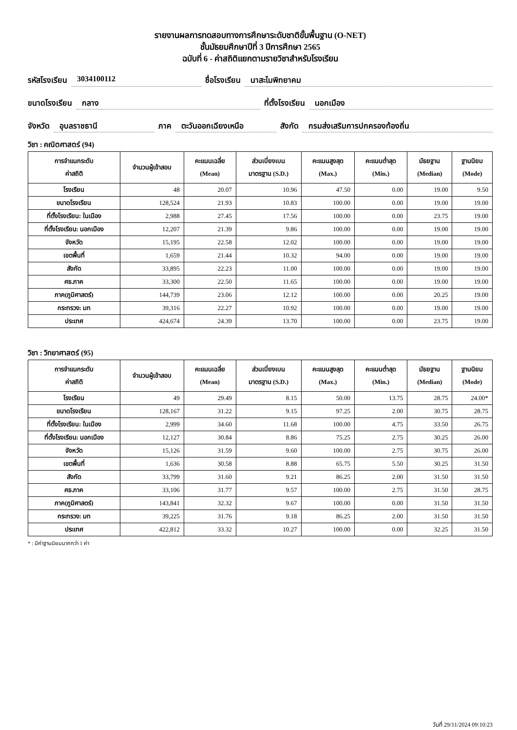รายงานผลการทดสอบทางการศึกษาระดับชาติขั้นพื้นฐาน (O-NET)
ชั้นมัธยมศึกษาปีที่ 3 ปีการศึกษา 2565
ฉบับที่ 6 - ค่าสถิติแยกตามรายวิชาสำหรับโรงเรียน
รหัสโรงเรียน 3034100112 ชื่อโรงเรียน นาสะไมพิทยาคม
ขนาดโรงเรียน กลาง ที่ตั้งโรงเรียน นอกเมือง
จังหวัด อุบลราชธานี ภาค ตะวันออกเฉียงเหนือ สังกัด กรมส่งเสริมการปกครองท้องถิ่น
วิชา : คณิตศาสตร์ (94)
| การจำแนกระดับ ค่าสถิติ | จำนวนผู้เข้าสอบ | คะแนนเฉลี่ย (Mean) | ส่วนเบี่ยงเบน มาตรฐาน (S.D.) | คะแนนสูงสุด (Max.) | คะแนนต่ำสุด (Min.) | มัธยฐาน (Median) | ฐานนิยม (Mode) |
| --- | --- | --- | --- | --- | --- | --- | --- |
| โรงเรียน | 48 | 20.07 | 10.96 | 47.50 | 0.00 | 19.00 | 9.50 |
| ขนาดโรงเรียน | 128,524 | 21.93 | 10.83 | 100.00 | 0.00 | 19.00 | 19.00 |
| ที่ตั้งโรงเรียน: ในเมือง | 2,988 | 27.45 | 17.56 | 100.00 | 0.00 | 23.75 | 19.00 |
| ที่ตั้งโรงเรียน: นอกเมือง | 12,207 | 21.39 | 9.86 | 100.00 | 0.00 | 19.00 | 19.00 |
| จังหวัด | 15,195 | 22.58 | 12.02 | 100.00 | 0.00 | 19.00 | 19.00 |
| เขตพื้นที่ | 1,659 | 21.44 | 10.32 | 94.00 | 0.00 | 19.00 | 19.00 |
| สังกัด | 33,895 | 22.23 | 11.00 | 100.00 | 0.00 | 19.00 | 19.00 |
| ศธ.ภาค | 33,300 | 22.50 | 11.65 | 100.00 | 0.00 | 19.00 | 19.00 |
| ภาค(ภูมิศาสตร์) | 144,739 | 23.06 | 12.12 | 100.00 | 0.00 | 20.25 | 19.00 |
| กระทรวง: มท | 39,316 | 22.27 | 10.92 | 100.00 | 0.00 | 19.00 | 19.00 |
| ประเทศ | 424,674 | 24.39 | 13.70 | 100.00 | 0.00 | 23.75 | 19.00 |
วิชา : วิทยาศาสตร์ (95)
| การจำแนกระดับ ค่าสถิติ | จำนวนผู้เข้าสอบ | คะแนนเฉลี่ย (Mean) | ส่วนเบี่ยงเบน มาตรฐาน (S.D.) | คะแนนสูงสุด (Max.) | คะแนนต่ำสุด (Min.) | มัธยฐาน (Median) | ฐานนิยม (Mode) |
| --- | --- | --- | --- | --- | --- | --- | --- |
| โรงเรียน | 49 | 29.49 | 8.15 | 50.00 | 13.75 | 28.75 | 24.00* |
| ขนาดโรงเรียน | 128,167 | 31.22 | 9.15 | 97.25 | 2.00 | 30.75 | 28.75 |
| ที่ตั้งโรงเรียน: ในเมือง | 2,999 | 34.60 | 11.68 | 100.00 | 4.75 | 33.50 | 26.75 |
| ที่ตั้งโรงเรียน: นอกเมือง | 12,127 | 30.84 | 8.86 | 75.25 | 2.75 | 30.25 | 26.00 |
| จังหวัด | 15,126 | 31.59 | 9.60 | 100.00 | 2.75 | 30.75 | 26.00 |
| เขตพื้นที่ | 1,636 | 30.58 | 8.88 | 65.75 | 5.50 | 30.25 | 31.50 |
| สังกัด | 33,799 | 31.60 | 9.21 | 86.25 | 2.00 | 31.50 | 31.50 |
| ศธ.ภาค | 33,106 | 31.77 | 9.57 | 100.00 | 2.75 | 31.50 | 28.75 |
| ภาค(ภูมิศาสตร์) | 143,841 | 32.32 | 9.67 | 100.00 | 0.00 | 31.50 | 31.50 |
| กระทรวง: มท | 39,225 | 31.76 | 9.18 | 86.25 | 2.00 | 31.50 | 31.50 |
| ประเทศ | 422,812 | 33.32 | 10.27 | 100.00 | 0.00 | 32.25 | 31.50 |
* : มีค่าฐานนิยมมากกว่า 1 ค่า
วันที่ 29/11/2024 09:10:23